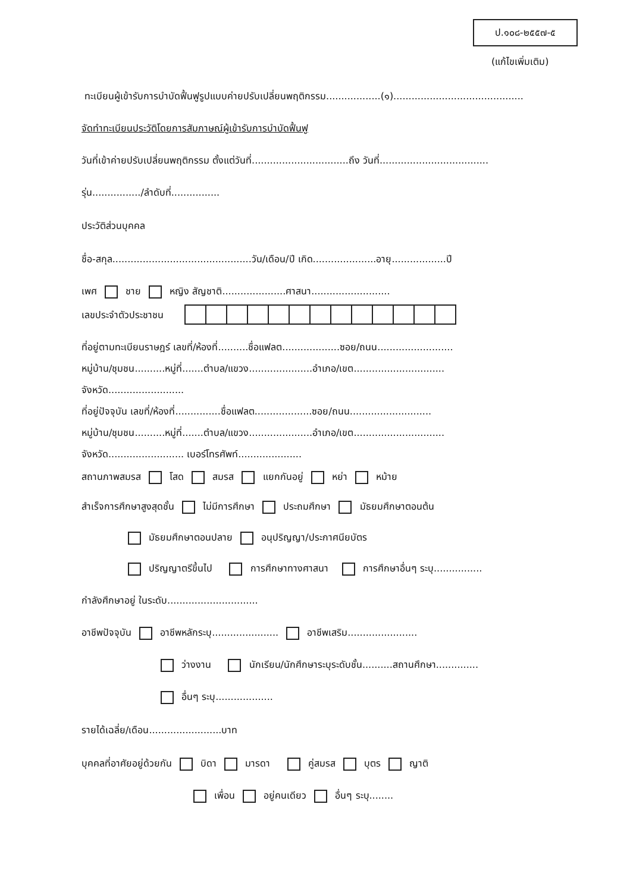ป.๑๐๘-๒๕๕๗-๕
(แก้ไขเพิ่มเติม)
ทะเบียนผู้เข้ารับการบำบัดฟื้นฟูรูปแบบค่ายปรับเปลี่ยนพฤติกรรม..................(๑)...........................................
จัดทำทะเบียนประวัติโดยการสัมภาษณ์ผู้เข้ารับการบำบัดฟื้นฟู
วันที่เข้าค่ายปรับเปลี่ยนพฤติกรรม ตั้งแต่วันที่................................ถึง วันที่....................................
รุ่น................/ลำดับที่................
ประวัติส่วนบุคคล
ชื่อ-สกุล..............................................วัน/เดือน/ปี เกิด.....................อายุ..................ปี
เพศ ชาย หญิง สัญชาติ.....................ศาสนา..........................
เลขประจำตัวประชาชน
ที่อยู่ตามทะเบียนราษฎร์ เลขที่/ห้องที่..........ชื่อแฟลต...................ซอย/ถนน.........................
หมู่บ้าน/ชุมชน..........หมู่ที่.......ตำบล/แขวง.....................อำเภอ/เขต..............................
จังหวัด.........................
ที่อยู่ปัจจุบัน เลขที่/ห้องที่...............ชื่อแฟลต...................ซอย/ถนน...........................
หมู่บ้าน/ชุมชน..........หมู่ที่.......ตำบล/แขวง.....................อำเภอ/เขต..............................
จังหวัด......................... เบอร์โทรศัพท์.....................
สถานภาพสมรส โสด สมรส แยกกันอยู่ หย่า หม้าย
สำเร็จการศึกษาสูงสุดชั้น ไม่มีการศึกษา ประถมศึกษา มัธยมศึกษาตอนต้น
มัธยมศึกษาตอนปลาย อนุปริญญา/ประกาศนียบัตร
ปริญญาตรีขึ้นไป การศึกษาทางศาสนา การศึกษาอื่นๆ ระบุ................
กำลังศึกษาอยู่ ในระดับ..............................
อาชีพปัจจุบัน อาชีพหลักระบุ...................... อาชีพเสริม.......................
ว่างงาน นักเรียน/นักศึกษาระบุระดับชั้น..........สถานศึกษา..............
อื่นๆ ระบุ...................
รายได้เฉลี่ย/เดือน........................บาท
บุคคลที่อาศัยอยู่ด้วยกัน บิดา มารดา คู่สมรส บุตร ญาติ
เพื่อน อยู่คนเดียว อื่นๆ ระบุ........